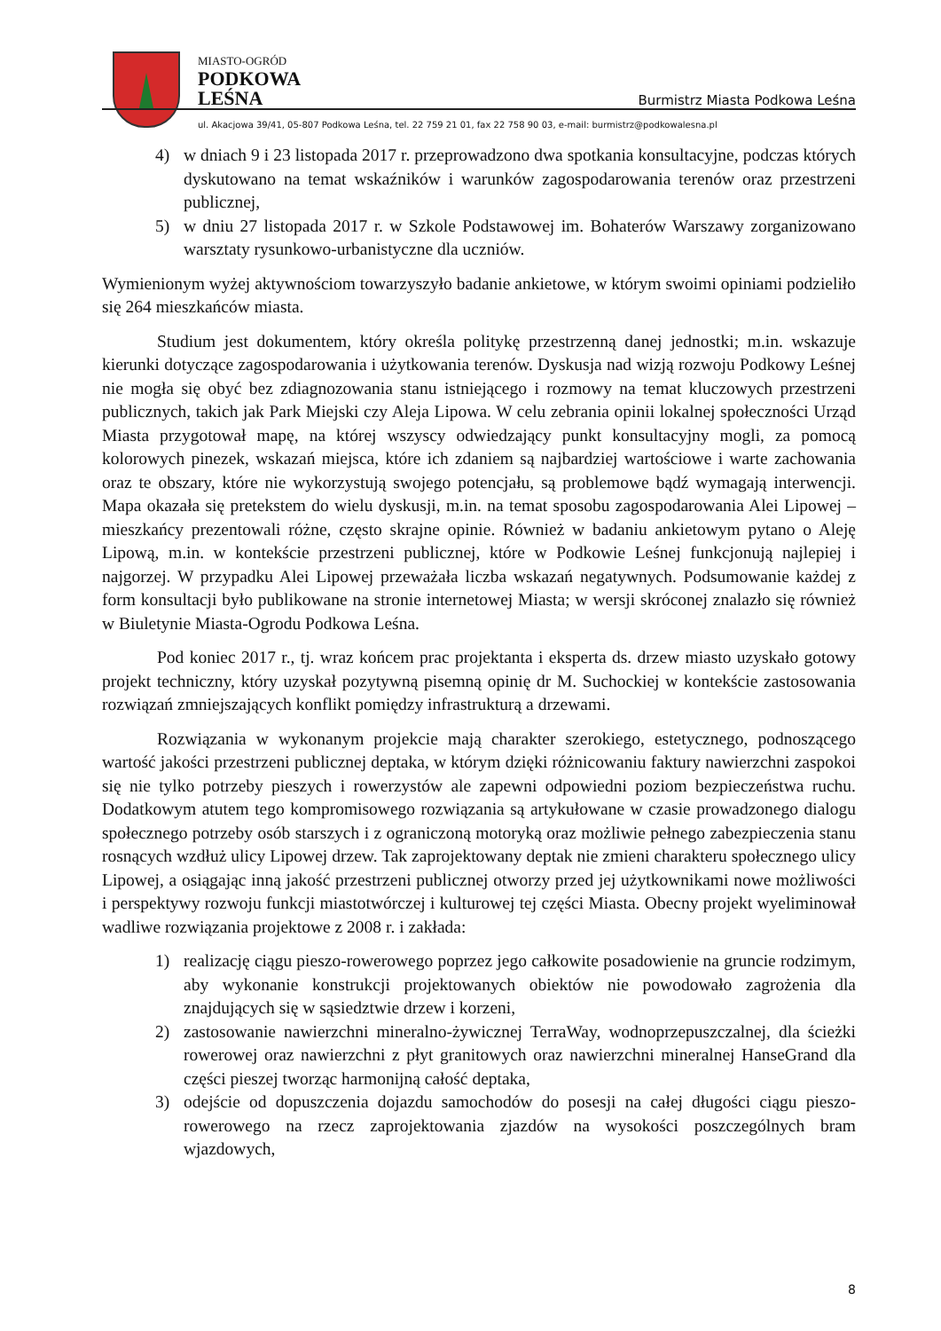MIASTO-OGRÓD
PODKOWA
LEŚNA
Burmistrz Miasta Podkowa Leśna
ul. Akacjowa 39/41, 05-807 Podkowa Leśna, tel. 22 759 21 01, fax 22 758 90 03, e-mail: burmistrz@podkowalesna.pl
4) w dniach 9 i 23 listopada 2017 r. przeprowadzono dwa spotkania konsultacyjne, podczas których dyskutowano na temat wskaźników i warunków zagospodarowania terenów oraz przestrzeni publicznej,
5) w dniu 27 listopada 2017 r. w Szkole Podstawowej im. Bohaterów Warszawy zorganizowano warsztaty rysunkowo-urbanistyczne dla uczniów.
Wymienionym wyżej aktywnościom towarzyszyło badanie ankietowe, w którym swoimi opiniami podzieliło się 264 mieszkańców miasta.
Studium jest dokumentem, który określa politykę przestrzenną danej jednostki; m.in. wskazuje kierunki dotyczące zagospodarowania i użytkowania terenów. Dyskusja nad wizją rozwoju Podkowy Leśnej nie mogła się obyć bez zdiagnozowania stanu istniejącego i rozmowy na temat kluczowych przestrzeni publicznych, takich jak Park Miejski czy Aleja Lipowa. W celu zebrania opinii lokalnej społeczności Urząd Miasta przygotował mapę, na której wszyscy odwiedzający punkt konsultacyjny mogli, za pomocą kolorowych pinezek, wskazań miejsca, które ich zdaniem są najbardziej wartościowe i warte zachowania oraz te obszary, które nie wykorzystują swojego potencjału, są problemowe bądź wymagają interwencji. Mapa okazała się pretekstem do wielu dyskusji, m.in. na temat sposobu zagospodarowania Alei Lipowej – mieszkańcy prezentowali różne, często skrajne opinie. Również w badaniu ankietowym pytano o Aleję Lipową, m.in. w kontekście przestrzeni publicznej, które w Podkowie Leśnej funkcjonują najlepiej i najgorzej. W przypadku Alei Lipowej przeważała liczba wskazań negatywnych. Podsumowanie każdej z form konsultacji było publikowane na stronie internetowej Miasta; w wersji skróconej znalazło się również w Biuletynie Miasta-Ogrodu Podkowa Leśna.
Pod koniec 2017 r., tj. wraz końcem prac projektanta i eksperta ds. drzew miasto uzyskało gotowy projekt techniczny, który uzyskał pozytywną pisemną opinię dr M. Suchockiej w kontekście zastosowania rozwiązań zmniejszających konflikt pomiędzy infrastrukturą a drzewami.
Rozwiązania w wykonanym projekcie mają charakter szerokiego, estetycznego, podnoszącego wartość jakości przestrzeni publicznej deptaka, w którym dzięki różnicowaniu faktury nawierzchni zaspokoi się nie tylko potrzeby pieszych i rowerzystów ale zapewni odpowiedni poziom bezpieczeństwa ruchu. Dodatkowym atutem tego kompromisowego rozwiązania są artykułowane w czasie prowadzonego dialogu społecznego potrzeby osób starszych i z ograniczoną motoryką oraz możliwie pełnego zabezpieczenia stanu rosnących wzdłuż ulicy Lipowej drzew. Tak zaprojektowany deptak nie zmieni charakteru społecznego ulicy Lipowej, a osiągając inną jakość przestrzeni publicznej otworzy przed jej użytkownikami nowe możliwości i perspektywy rozwoju funkcji miastotwórczej i kulturowej tej części Miasta. Obecny projekt wyeliminował wadliwe rozwiązania projektowe z 2008 r. i zakłada:
1) realizację ciągu pieszo-rowerowego poprzez jego całkowite posadowienie na gruncie rodzimym, aby wykonanie konstrukcji projektowanych obiektów nie powodowało zagrożenia dla znajdujących się w sąsiedztwie drzew i korzeni,
2) zastosowanie nawierzchni mineralno-żywicznej TerraWay, wodnoprzepuszczalnej, dla ścieżki rowerowej oraz nawierzchni z płyt granitowych oraz nawierzchni mineralnej HanseGrand dla części pieszej tworząc harmonijną całość deptaka,
3) odejście od dopuszczenia dojazdu samochodów do posesji na całej długości ciągu pieszo-rowerowego na rzecz zaprojektowania zjazdów na wysokości poszczególnych bram wjazdowych,
8